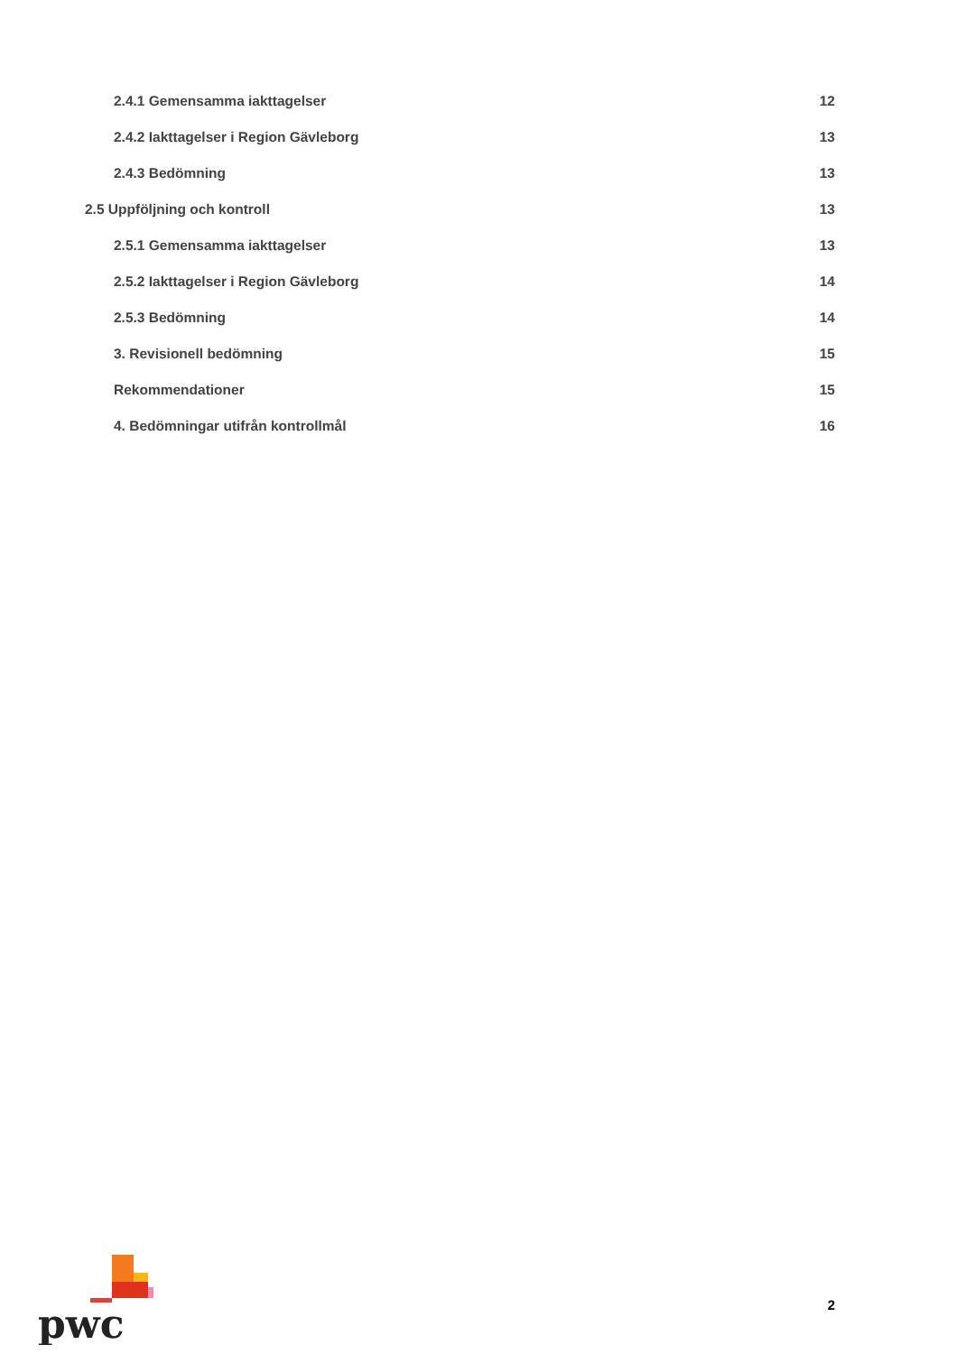2.4.1 Gemensamma iakttagelser 12
2.4.2 Iakttagelser i Region Gävleborg 13
2.4.3 Bedömning 13
2.5 Uppföljning och kontroll 13
2.5.1 Gemensamma iakttagelser 13
2.5.2 Iakttagelser i Region Gävleborg 14
2.5.3 Bedömning 14
3. Revisionell bedömning 15
Rekommendationer 15
4. Bedömningar utifrån kontrollmål 16
pwc
2